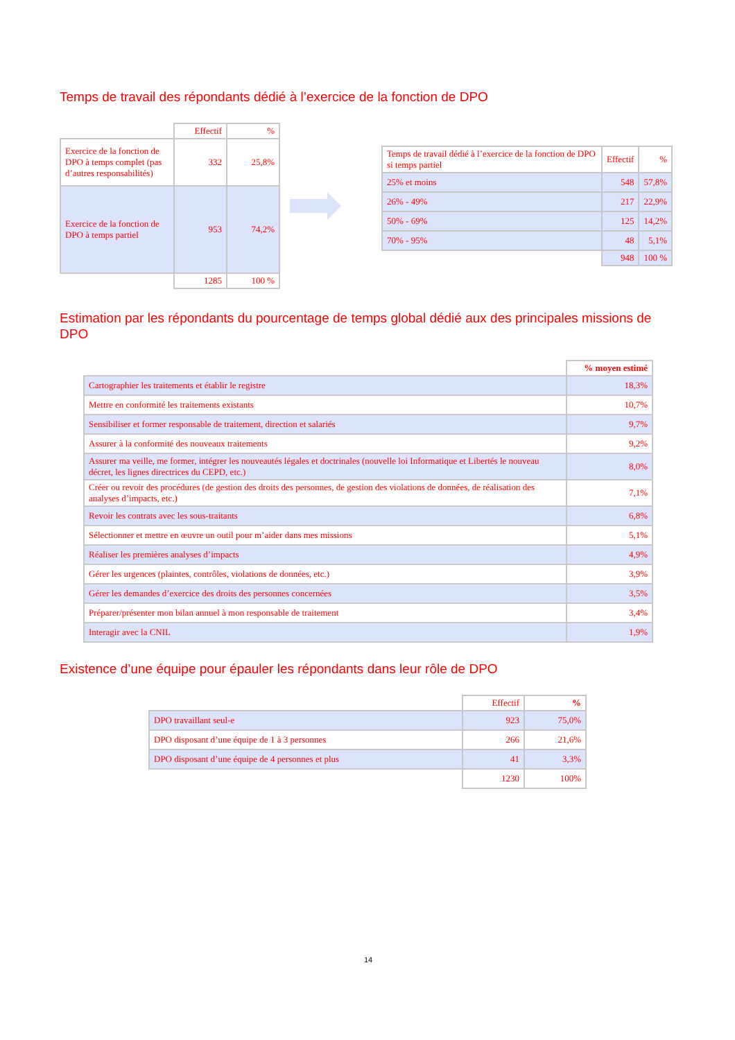Temps de travail des répondants dédié à l’exercice de la fonction de DPO
| | Effectif | % |
| Exercice de la fonction de DPO à temps complet (pas d’autres responsabilités) | 332 | 25,8% |
| Exercice de la fonction de DPO à temps partiel | 953 | 74,2% |
| | 1285 | 100 % |
| Temps de travail dédié à l’exercice de la fonction de DPO si temps partiel | Effectif | % |
| 25% et moins | 548 | 57,8% |
| 26% - 49% | 217 | 22,9% |
| 50% - 69% | 125 | 14,2% |
| 70% - 95% | 48 | 5,1% |
| | 948 | 100 % |
Estimation par les répondants du pourcentage de temps global dédié aux des principales missions de DPO
| | % moyen estimé |
| Cartographier les traitements et établir le registre | 18,3% |
| Mettre en conformité les traitements existants | 10,7% |
| Sensibiliser et former responsable de traitement, direction et salariés | 9,7% |
| Assurer à la conformité des nouveaux traitements | 9,2% |
| Assurer ma veille, me former, intégrer les nouveautés légales et doctrinales (nouvelle loi Informatique et Libertés le nouveau décret, les lignes directrices du CEPD, etc.) | 8,0% |
| Créer ou revoir des procédures (de gestion des droits des personnes, de gestion des violations de données, de réalisation des analyses d’impacts, etc.) | 7,1% |
| Revoir les contrats avec les sous-traitants | 6,8% |
| Sélectionner et mettre en œuvre un outil pour m’aider dans mes missions | 5,1% |
| Réaliser les premières analyses d’impacts | 4,9% |
| Gérer les urgences (plaintes, contrôles, violations de données, etc.) | 3,9% |
| Gérer les demandes d’exercice des droits des personnes concernées | 3,5% |
| Préparer/présenter mon bilan annuel à mon responsable de traitement | 3,4% |
| Interagir avec la CNIL | 1,9% |
Existence d’une équipe pour épauler les répondants dans leur rôle de DPO
| | Effectif | % |
| DPO travaillant seul-e | 923 | 75,0% |
| DPO disposant d’une équipe de 1 à 3 personnes | 266 | 21,6% |
| DPO disposant d’une équipe de 4 personnes et plus | 41 | 3,3% |
| | 1230 | 100% |
14